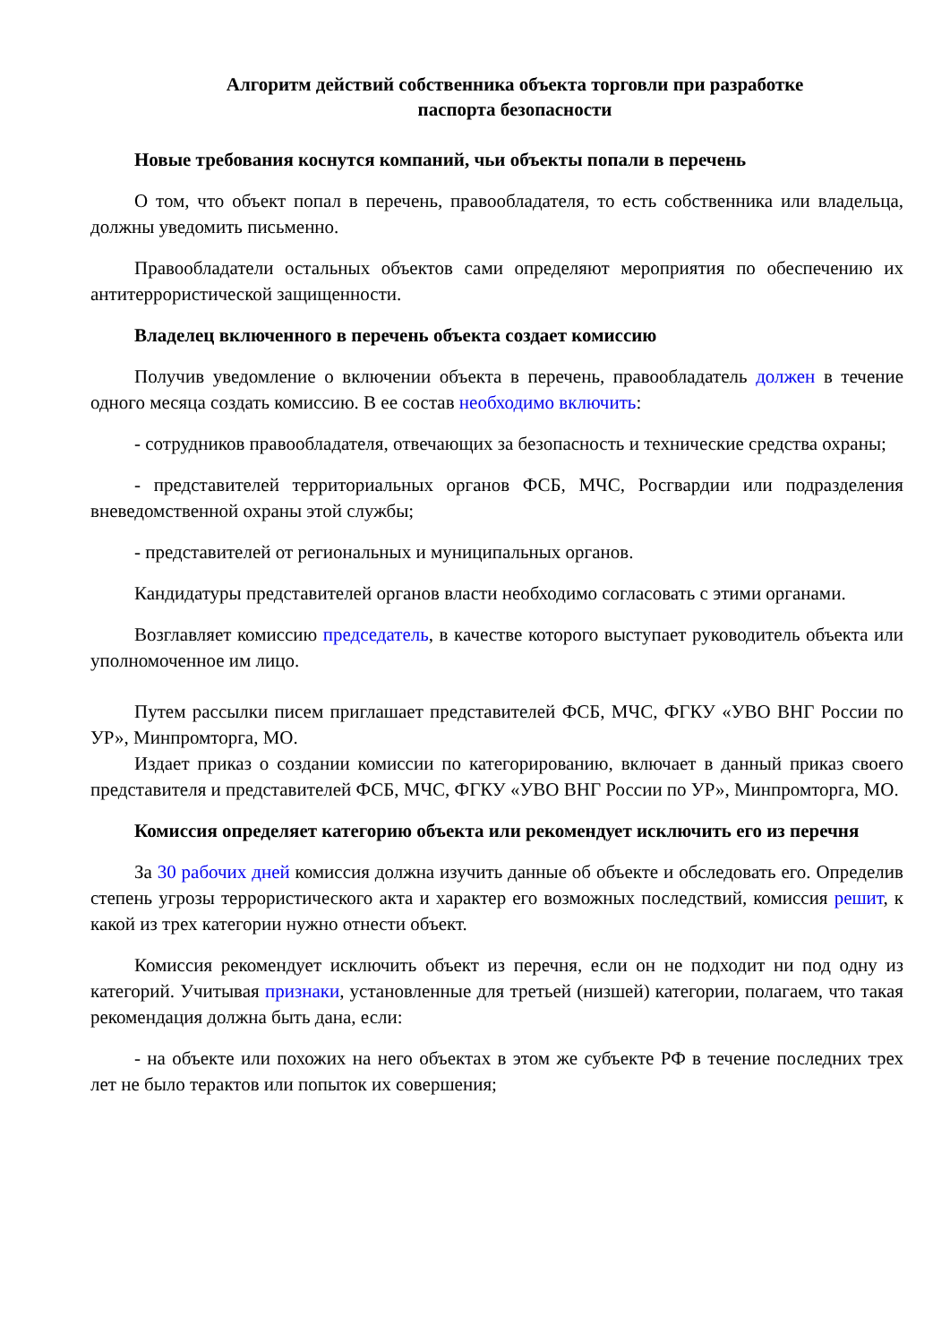Алгоритм действий собственника объекта торговли при разработке
паспорта безопасности
Новые требования коснутся компаний, чьи объекты попали в перечень
О том, что объект попал в перечень, правообладателя, то есть собственника или владельца, должны уведомить письменно.
Правообладатели остальных объектов сами определяют мероприятия по обеспечению их антитеррористической защищенности.
Владелец включенного в перечень объекта создает комиссию
Получив уведомление о включении объекта в перечень, правообладатель должен в течение одного месяца создать комиссию. В ее состав необходимо включить:
- сотрудников правообладателя, отвечающих за безопасность и технические средства охраны;
- представителей территориальных органов ФСБ, МЧС, Росгвардии или подразделения вневедомственной охраны этой службы;
- представителей от региональных и муниципальных органов.
Кандидатуры представителей органов власти необходимо согласовать с этими органами.
Возглавляет комиссию председатель, в качестве которого выступает руководитель объекта или уполномоченное им лицо.
Путем рассылки писем приглашает представителей ФСБ, МЧС, ФГКУ «УВО ВНГ России по УР», Минпромторга, МО.
Издает приказ о создании комиссии по категорированию, включает в данный приказ своего представителя и представителей ФСБ, МЧС, ФГКУ «УВО ВНГ России по УР», Минпромторга, МО.
Комиссия определяет категорию объекта или рекомендует исключить его из перечня
За 30 рабочих дней комиссия должна изучить данные об объекте и обследовать его. Определив степень угрозы террористического акта и характер его возможных последствий, комиссия решит, к какой из трех категории нужно отнести объект.
Комиссия рекомендует исключить объект из перечня, если он не подходит ни под одну из категорий. Учитывая признаки, установленные для третьей (низшей) категории, полагаем, что такая рекомендация должна быть дана, если:
- на объекте или похожих на него объектах в этом же субъекте РФ в течение последних трех лет не было терактов или попыток их совершения;